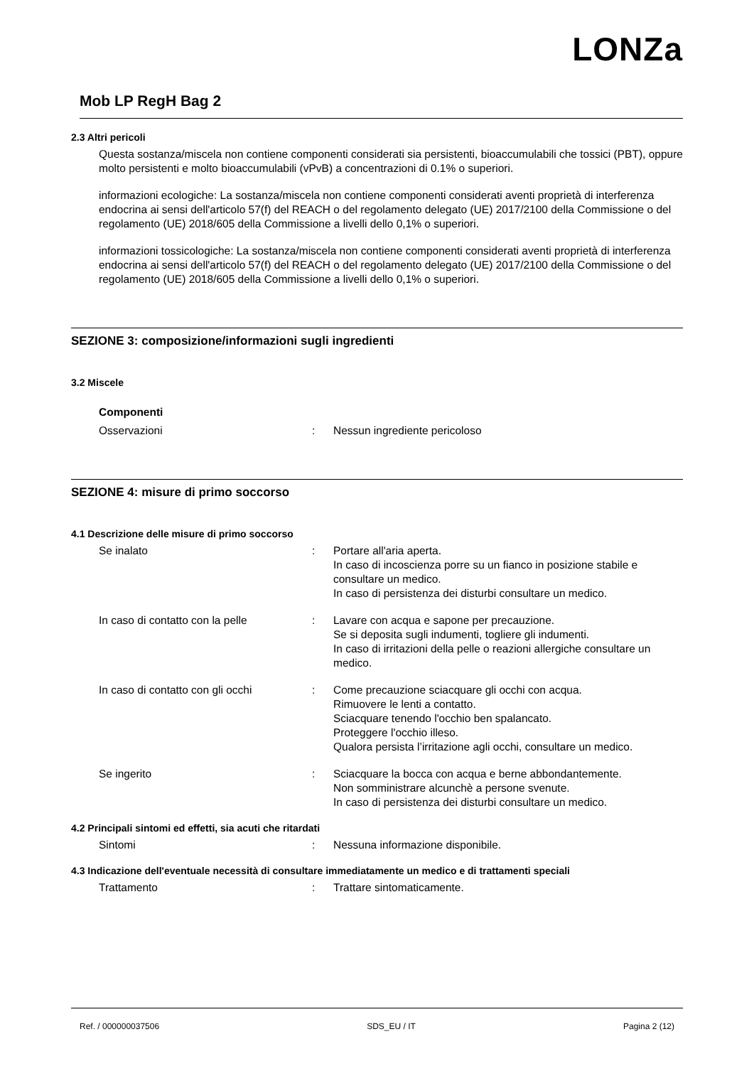LONZa
Mob LP RegH Bag 2
2.3 Altri pericoli
Questa sostanza/miscela non contiene componenti considerati sia persistenti, bioaccumulabili che tossici (PBT), oppure molto persistenti e molto bioaccumulabili (vPvB) a concentrazioni di 0.1% o superiori.
informazioni ecologiche: La sostanza/miscela non contiene componenti considerati aventi proprietà di interferenza endocrina ai sensi dell'articolo 57(f) del REACH o del regolamento delegato (UE) 2017/2100 della Commissione o del regolamento (UE) 2018/605 della Commissione a livelli dello 0,1% o superiori.
informazioni tossicologiche: La sostanza/miscela non contiene componenti considerati aventi proprietà di interferenza endocrina ai sensi dell'articolo 57(f) del REACH o del regolamento delegato (UE) 2017/2100 della Commissione o del regolamento (UE) 2018/605 della Commissione a livelli dello 0,1% o superiori.
SEZIONE 3: composizione/informazioni sugli ingredienti
3.2 Miscele
Componenti
Osservazioni : Nessun ingrediente pericoloso
SEZIONE 4: misure di primo soccorso
4.1 Descrizione delle misure di primo soccorso
Se inalato : Portare all'aria aperta.
In caso di incoscienza porre su un fianco in posizione stabile e consultare un medico.
In caso di persistenza dei disturbi consultare un medico.
In caso di contatto con la pelle : Lavare con acqua e sapone per precauzione.
Se si deposita sugli indumenti, togliere gli indumenti.
In caso di irritazioni della pelle o reazioni allergiche consultare un medico.
In caso di contatto con gli occhi
: Come precauzione sciacquare gli occhi con acqua.
Rimuovere le lenti a contatto.
Sciacquare tenendo l'occhio ben spalancato.
Proteggere l'occhio illeso.
Qualora persista l’irritazione agli occhi, consultare un medico.
Se ingerito : Sciacquare la bocca con acqua e berne abbondantemente.
Non somministrare alcunchè a persone svenute.
In caso di persistenza dei disturbi consultare un medico.
4.2 Principali sintomi ed effetti, sia acuti che ritardati
Sintomi : Nessuna informazione disponibile.
4.3 Indicazione dell'eventuale necessità di consultare immediatamente un medico e di trattamenti speciali
Trattamento : Trattare sintomaticamente.
Ref. / 000000037506 SDS_EU / IT Pagina 2 (12)